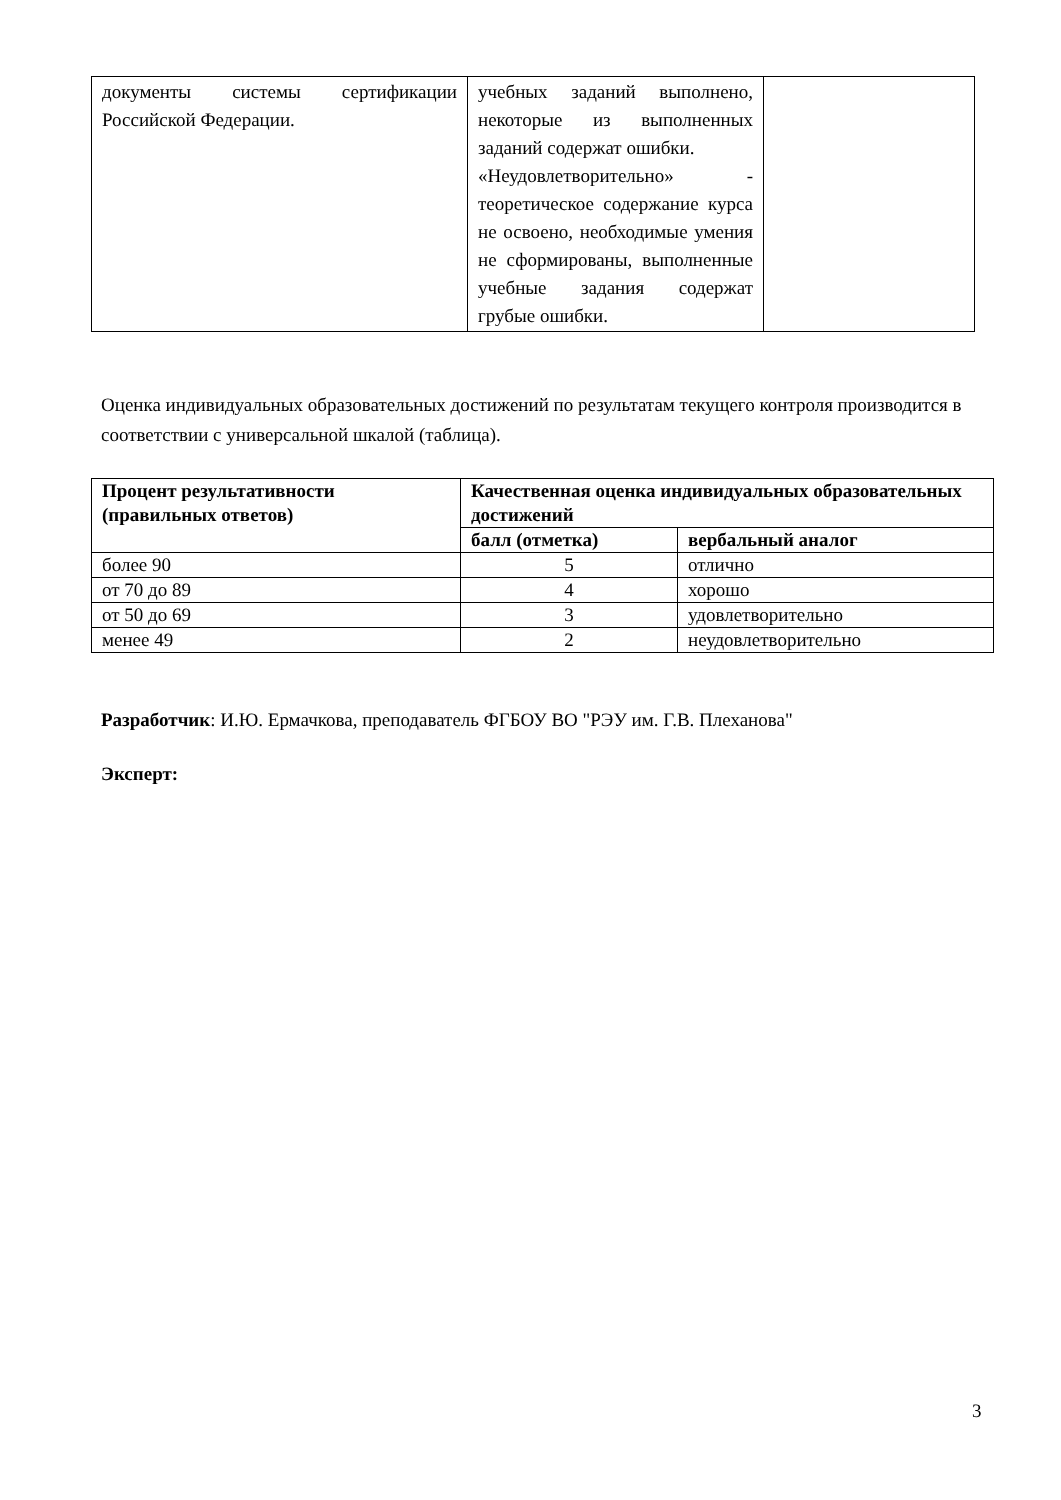| документы системы сертификации Российской Федерации. | учебных заданий выполнено, некоторые из выполненных заданий содержат ошибки. «Неудовлетворительно» - теоретическое содержание курса не освоено, необходимые умения не сформированы, выполненные учебные задания содержат грубые ошибки. | |
Оценка индивидуальных образовательных достижений по результатам текущего контроля производится в соответствии с универсальной шкалой (таблица).
| Процент результативности (правильных ответов) | Качественная оценка индивидуальных образовательных достижений | |
| --- | --- | --- |
| | балл (отметка) | вербальный аналог |
| более 90 | 5 | отлично |
| от 70 до 89 | 4 | хорошо |
| от 50 до 69 | 3 | удовлетворительно |
| менее 49 | 2 | неудовлетворительно |
Разработчик: И.Ю. Ермачкова, преподаватель ФГБОУ ВО "РЭУ им. Г.В. Плеханова"
Эксперт:
3